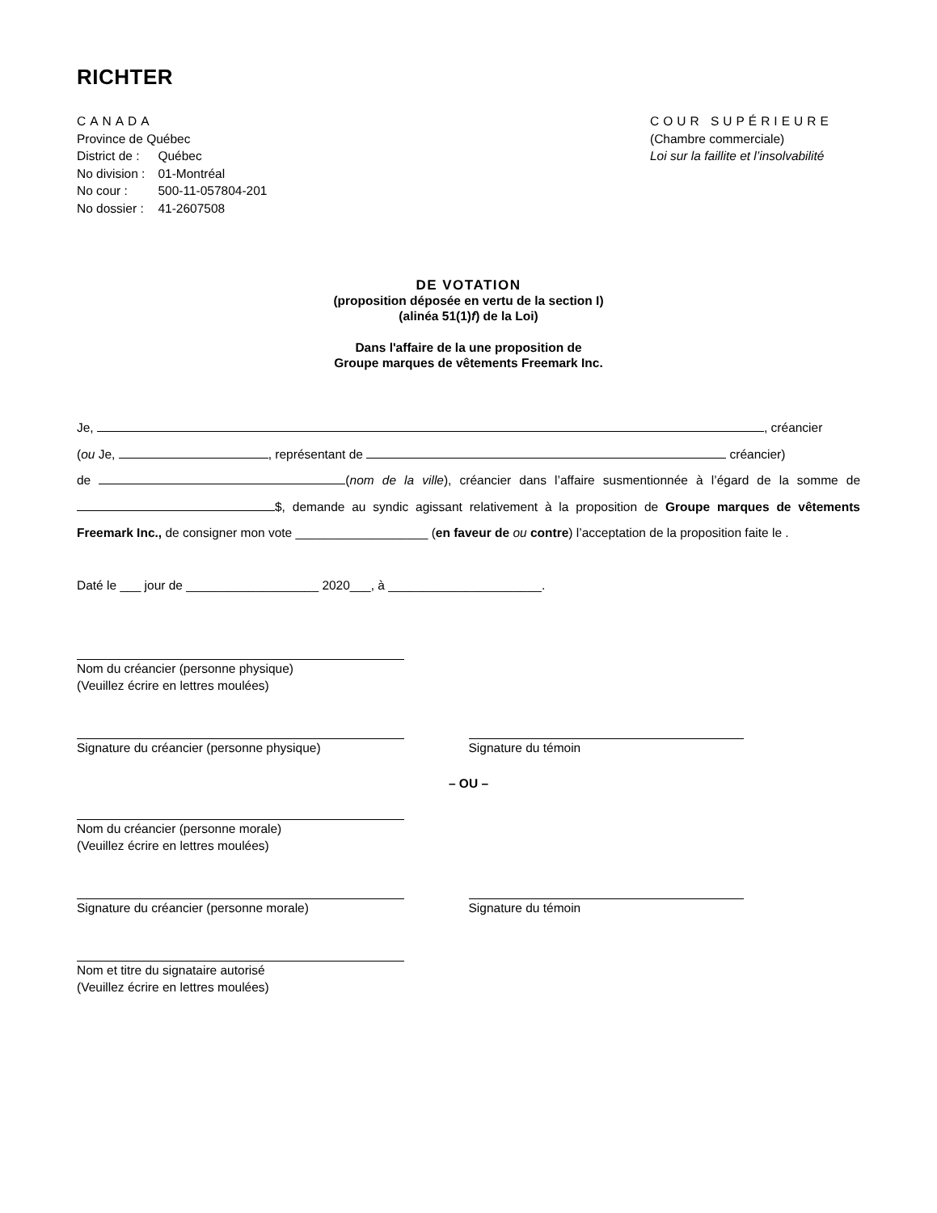RICHTER
CANADA
Province de Québec
| District de : | Québec |
| No division : | 01-Montréal |
| No cour : | 500-11-057804-201 |
| No dossier : | 41-2607508 |
COUR SUPÉRIEURE
(Chambre commerciale)
Loi sur la faillite et l’insolvabilité
DE VOTATION
(proposition déposée en vertu de la section I)
(alinéa 51(1)f) de la Loi)
Dans l'affaire de la une proposition de
Groupe marques de vêtements Freemark Inc.
Je, , créancier
(ou Je, , représentant de créancier)
de (nom de la ville), créancier dans l’affaire susmentionnée à l’égard de la somme de $, demande au syndic agissant relativement à la proposition de Groupe marques de vêtements Freemark Inc., de consigner mon vote ___________________ (en faveur de ou contre) l’acceptation de la proposition faite le .
Daté le ___ jour de ___________________ 2020___, à ______________________.
Nom du créancier (personne physique)
(Veuillez écrire en lettres moulées)
Signature du créancier (personne physique) Signature du témoin
– OU –
Nom du créancier (personne morale)
(Veuillez écrire en lettres moulées)
Signature du créancier (personne morale) Signature du témoin
Nom et titre du signataire autorisé
(Veuillez écrire en lettres moulées)